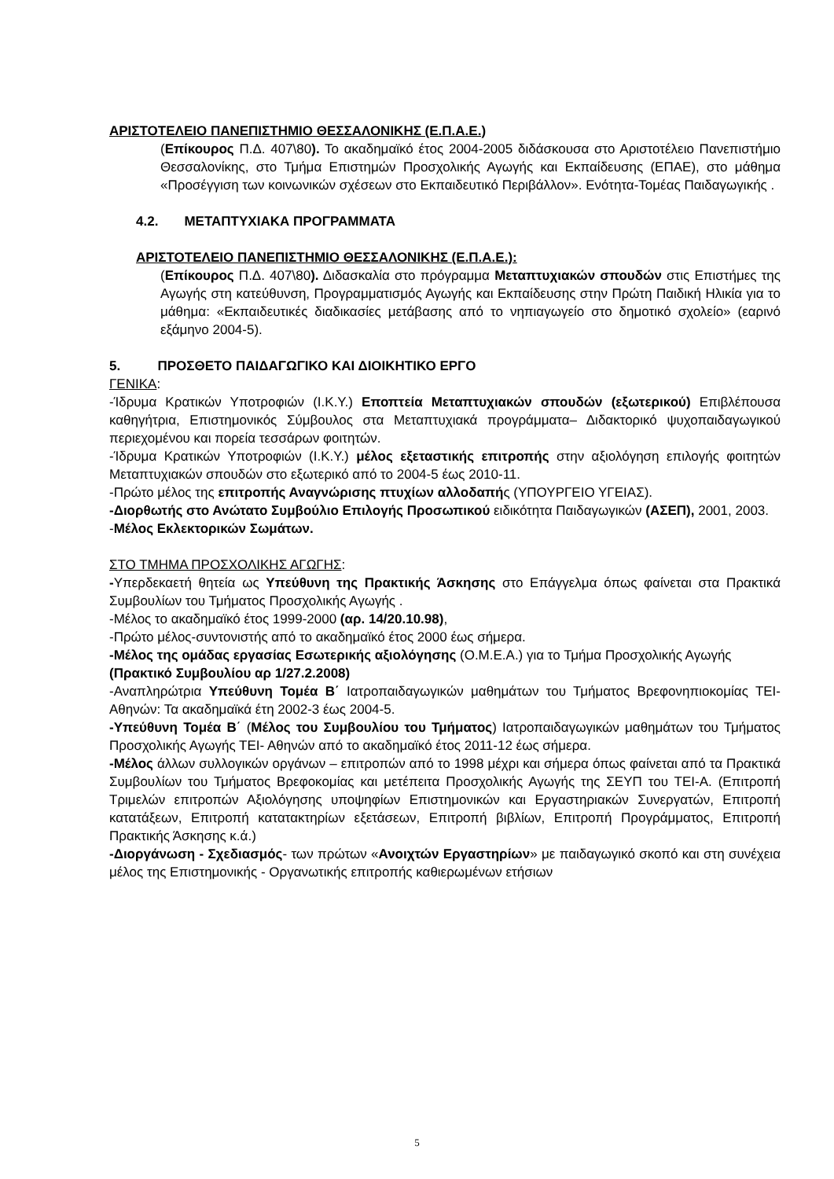ΑΡΙΣΤΟΤΕΛΕΙΟ ΠΑΝΕΠΙΣΤΗΜΙΟ ΘΕΣΣΑΛΟΝΙΚΗΣ (Ε.Π.Α.Ε.)
(Επίκουρος Π.Δ. 407\80). Το ακαδημαϊκό έτος 2004-2005 διδάσκουσα στο Αριστοτέλειο Πανεπιστήμιο Θεσσαλονίκης, στο Τμήμα Επιστημών Προσχολικής Αγωγής και Εκπαίδευσης (ΕΠΑΕ), στο μάθημα «Προσέγγιση των κοινωνικών σχέσεων στο Εκπαιδευτικό Περιβάλλον». Ενότητα-Τομέας Παιδαγωγικής .
4.2. ΜΕΤΑΠΤΥΧΙΑΚΑ ΠΡΟΓΡΑΜΜΑΤΑ
ΑΡΙΣΤΟΤΕΛΕΙΟ ΠΑΝΕΠΙΣΤΗΜΙΟ ΘΕΣΣΑΛΟΝΙΚΗΣ (Ε.Π.Α.Ε.):
(Επίκουρος Π.Δ. 407\80). Διδασκαλία στο πρόγραμμα Μεταπτυχιακών σπουδών στις Επιστήμες της Αγωγής στη κατεύθυνση, Προγραμματισμός Αγωγής και Εκπαίδευσης στην Πρώτη Παιδική Ηλικία για το μάθημα: «Εκπαιδευτικές διαδικασίες μετάβασης από το νηπιαγωγείο στο δημοτικό σχολείο» (εαρινό εξάμηνο 2004-5).
5. ΠΡΟΣΘΕΤΟ ΠΑΙΔΑΓΩΓΙΚΟ ΚΑΙ ΔΙΟΙΚΗΤΙΚΟ ΕΡΓΟ
ΓΕΝΙΚΑ:
-Ίδρυμα Κρατικών Υποτροφιών (Ι.Κ.Υ.) Εποπτεία Μεταπτυχιακών σπουδών (εξωτερικού) Επιβλέπουσα καθηγήτρια, Επιστημονικός Σύμβουλος στα Μεταπτυχιακά προγράμματα– Διδακτορικό ψυχοπαιδαγωγικού περιεχομένου και πορεία τεσσάρων φοιτητών.
-Ίδρυμα Κρατικών Υποτροφιών (Ι.Κ.Υ.) μέλος εξεταστικής επιτροπής στην αξιολόγηση επιλογής φοιτητών Μεταπτυχιακών σπουδών στο εξωτερικό από το 2004-5 έως 2010-11.
-Πρώτο μέλος της επιτροπής Αναγνώρισης πτυχίων αλλοδαπής (ΥΠΟΥΡΓΕΙΟ ΥΓΕΙΑΣ).
-Διορθωτής στο Ανώτατο Συμβούλιο Επιλογής Προσωπικού ειδικότητα Παιδαγωγικών (ΑΣΕΠ), 2001, 2003.
-Μέλος Εκλεκτορικών Σωμάτων.
ΣΤΟ ΤΜΗΜΑ ΠΡΟΣΧΟΛΙΚΗΣ ΑΓΩΓΗΣ:
-Υπερδεκαετή θητεία ως Υπεύθυνη της Πρακτικής Άσκησης στο Επάγγελμα όπως φαίνεται στα Πρακτικά Συμβουλίων του Τμήματος Προσχολικής Αγωγής .
-Μέλος το ακαδημαϊκό έτος 1999-2000 (αρ. 14/20.10.98),
-Πρώτο μέλος-συντονιστής από το ακαδημαϊκό έτος 2000 έως σήμερα.
-Μέλος της ομάδας εργασίας Εσωτερικής αξιολόγησης (Ο.Μ.Ε.Α.) για το Τμήμα Προσχολικής Αγωγής
(Πρακτικό Συμβουλίου αρ 1/27.2.2008)
-Αναπληρώτρια Υπεύθυνη Τομέα Β΄ Ιατροπαιδαγωγικών μαθημάτων του Τμήματος Βρεφονηπιοκομίας ΤΕΙ- Αθηνών: Τα ακαδημαϊκά έτη 2002-3 έως 2004-5.
-Υπεύθυνη Τομέα Β΄ (Μέλος του Συμβουλίου του Τμήματος) Ιατροπαιδαγωγικών μαθημάτων του Τμήματος Προσχολικής Αγωγής ΤΕΙ- Αθηνών από το ακαδημαϊκό έτος 2011-12 έως σήμερα.
-Μέλος άλλων συλλογικών οργάνων – επιτροπών από το 1998 μέχρι και σήμερα όπως φαίνεται από τα Πρακτικά Συμβουλίων του Τμήματος Βρεφοκομίας και μετέπειτα Προσχολικής Αγωγής της ΣΕΥΠ του ΤΕΙ-Α. (Επιτροπή Τριμελών επιτροπών Αξιολόγησης υποψηφίων Επιστημονικών και Εργαστηριακών Συνεργατών, Επιτροπή κατατάξεων, Επιτροπή κατατακτηρίων εξετάσεων, Επιτροπή βιβλίων, Επιτροπή Προγράμματος, Επιτροπή Πρακτικής Άσκησης κ.ά.)
-Διοργάνωση - Σχεδιασμός- των πρώτων «Ανοιχτών Εργαστηρίων» με παιδαγωγικό σκοπό και στη συνέχεια μέλος της Επιστημονικής - Οργανωτικής επιτροπής καθιερωμένων ετήσιων
5